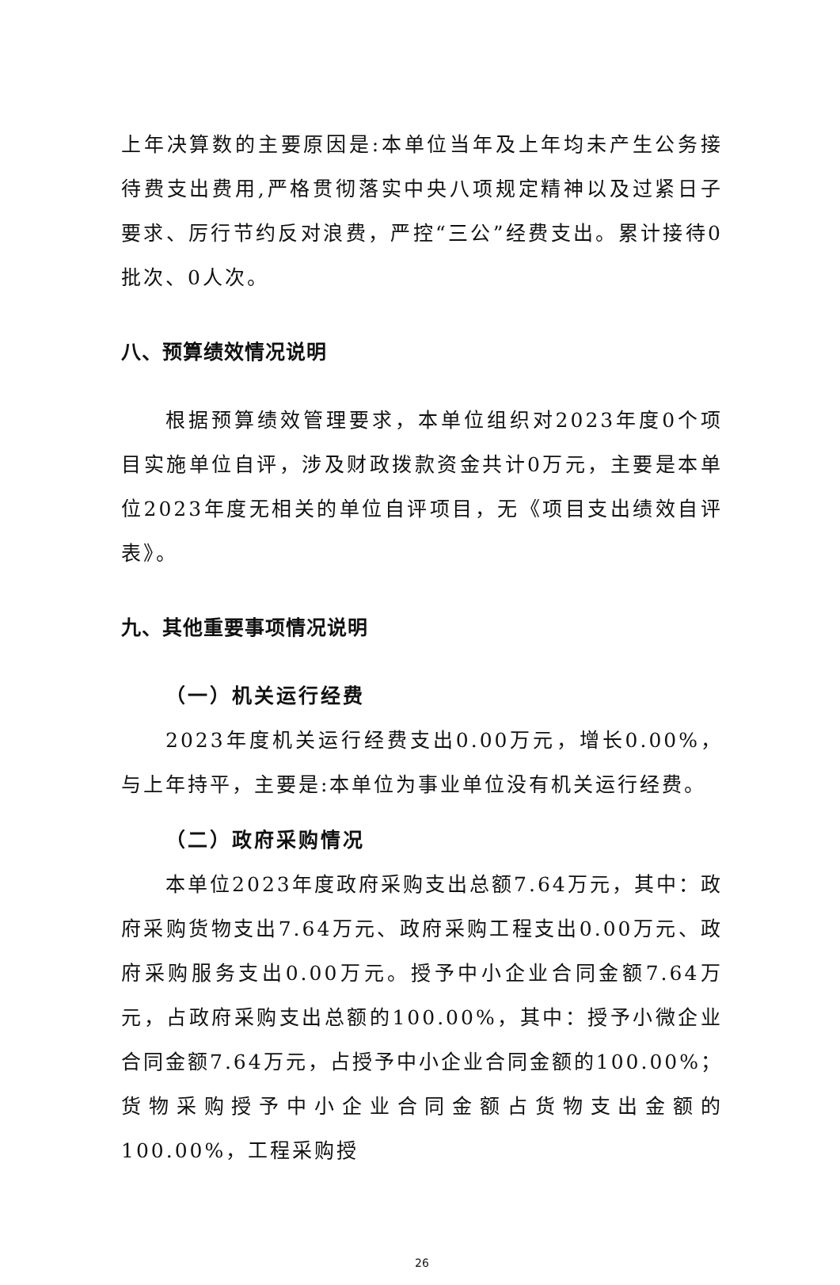上年决算数的主要原因是:本单位当年及上年均未产生公务接待费支出费用,严格贯彻落实中央八项规定精神以及过紧日子要求、厉行节约反对浪费，严控“三公”经费支出。累计接待0批次、0人次。
八、预算绩效情况说明
根据预算绩效管理要求，本单位组织对2023年度0个项目实施单位自评，涉及财政拨款资金共计0万元，主要是本单位2023年度无相关的单位自评项目，无《项目支出绩效自评表》。
九、其他重要事项情况说明
（一）机关运行经费
2023年度机关运行经费支出0.00万元，增长0.00%，与上年持平，主要是:本单位为事业单位没有机关运行经费。
（二）政府采购情况
本单位2023年度政府采购支出总额7.64万元，其中：政府采购货物支出7.64万元、政府采购工程支出0.00万元、政府采购服务支出0.00万元。授予中小企业合同金额7.64万元，占政府采购支出总额的100.00%，其中：授予小微企业合同金额7.64万元，占授予中小企业合同金额的100.00%；货物采购授予中小企业合同金额占货物支出金额的100.00%，工程采购授
26